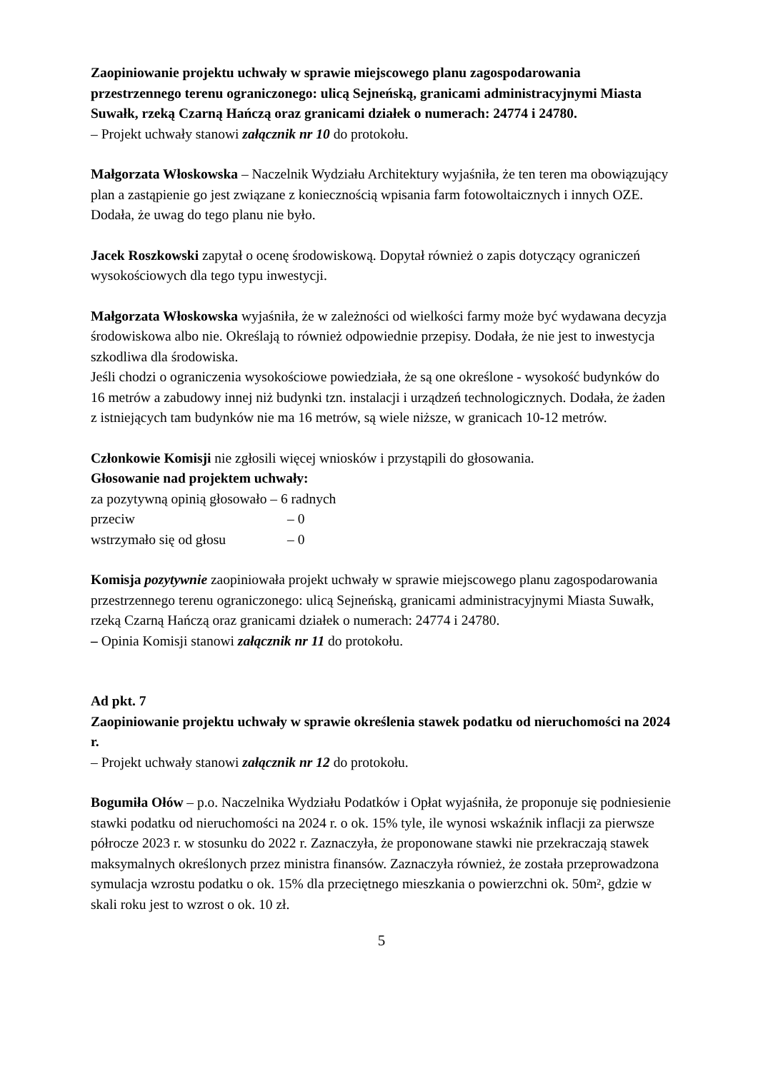Zaopiniowanie projektu uchwały w sprawie miejscowego planu zagospodarowania przestrzennego terenu ograniczonego: ulicą Sejneńską, granicami administracyjnymi Miasta Suwałk, rzeką Czarną Hańczą oraz granicami działek o numerach: 24774 i 24780.
– Projekt uchwały stanowi załącznik nr 10 do protokołu.
Małgorzata Włoskowska – Naczelnik Wydziału Architektury wyjaśniła, że ten teren ma obowiązujący plan a zastąpienie go jest związane z koniecznością wpisania farm fotowoltaicznych i innych OZE. Dodała, że uwag do tego planu nie było.
Jacek Roszkowski zapytał o ocenę środowiskową. Dopytał również o zapis dotyczący ograniczeń wysokościowych dla tego typu inwestycji.
Małgorzata Włoskowska wyjaśniła, że w zależności od wielkości farmy może być wydawana decyzja środowiskowa albo nie. Określają to również odpowiednie przepisy. Dodała, że nie jest to inwestycja szkodliwa dla środowiska.
Jeśli chodzi o ograniczenia wysokościowe powiedziała, że są one określone - wysokość budynków do 16 metrów a zabudowy innej niż budynki tzn. instalacji i urządzeń technologicznych. Dodała, że żaden z istniejących tam budynków nie ma 16 metrów, są wiele niższe, w granicach 10-12 metrów.
Członkowie Komisji nie zgłosili więcej wniosków i przystąpili do głosowania.
Głosowanie nad projektem uchwały:
za pozytywną opinią głosowało – 6 radnych
przeciw – 0
wstrzymało się od głosu – 0
Komisja pozytywnie zaopiniowała projekt uchwały w sprawie miejscowego planu zagospodarowania przestrzennego terenu ograniczonego: ulicą Sejneńską, granicami administracyjnymi Miasta Suwałk, rzeką Czarną Hańczą oraz granicami działek o numerach: 24774 i 24780.
– Opinia Komisji stanowi załącznik nr 11 do protokołu.
Ad pkt. 7
Zaopiniowanie projektu uchwały w sprawie określenia stawek podatku od nieruchomości na 2024 r.
– Projekt uchwały stanowi załącznik nr 12 do protokołu.
Bogumiła Ołów – p.o. Naczelnika Wydziału Podatków i Opłat wyjaśniła, że proponuje się podniesienie stawki podatku od nieruchomości na 2024 r. o ok. 15% tyle, ile wynosi wskaźnik inflacji za pierwsze półrocze 2023 r. w stosunku do 2022 r. Zaznaczyła, że proponowane stawki nie przekraczają stawek maksymalnych określonych przez ministra finansów. Zaznaczyła również, że została przeprowadzona symulacja wzrostu podatku o ok. 15% dla przeciętnego mieszkania o powierzchni ok. 50m², gdzie w skali roku jest to wzrost o ok. 10 zł.
5